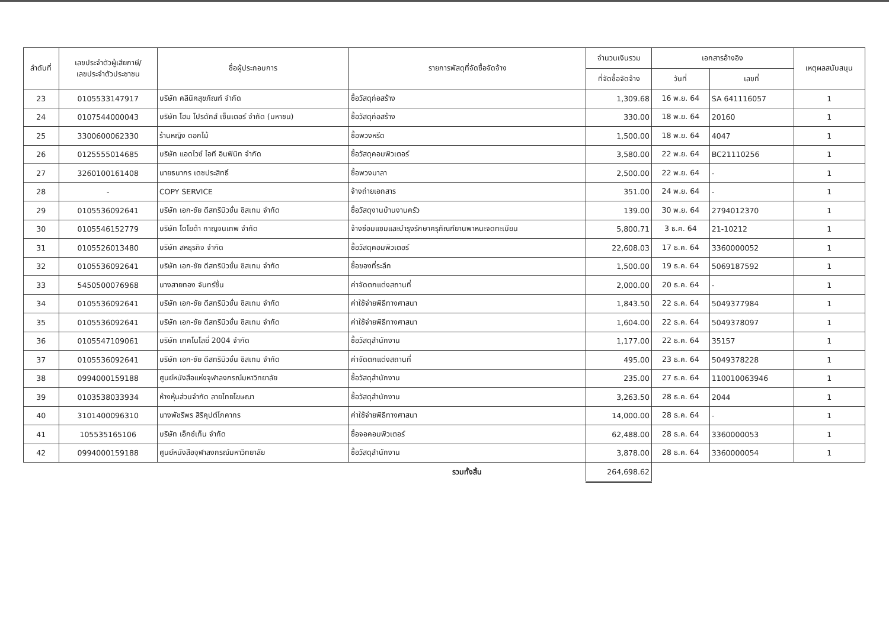| ลำดับที่ | เลขประจำตัวผู้เสียภาษี/ เลขประจำตัวประชาชน | ชื่อผู้ประกอบการ | รายการพัสดุที่จัดซื้อจัดจ้าง | จำนวนเงินรวม | เอกสารอ้างอิง | | เหตุผลสนับสนุน |
| --- | --- | --- | --- | --- | --- | --- | --- |
| | | | | ที่จัดซื้อจัดจ้าง | วันที่ | เลขที่ | |
| 23 | 0105533147917 | บริษัท คลีนิคสุขภัณฑ์ จำกัด | ซื้อวัสดุก่อสร้าง | 1,309.68 | 16 พ.ย. 64 | SA 641116057 | 1 |
| 24 | 0107544000043 | บริษัท โฮม โปรดักส์ เซ็นเตอร์ จำกัด (มหาชน) | ซื้อวัสดุก่อสร้าง | 330.00 | 18 พ.ย. 64 | 20160 | 1 |
| 25 | 3300600062330 | ร้านหญิง ดอกไม้ | ซื้อพวงหรีด | 1,500.00 | 18 พ.ย. 64 | 4047 | 1 |
| 26 | 0125555014685 | บริษัท แอดไวซ์ ไอที อินฟินิท จำกัด | ซื้อวัสดุคอมพิวเตอร์ | 3,580.00 | 22 พ.ย. 64 | BC21110256 | 1 |
| 27 | 3260100161408 | นายธนากร เดชประสิทธิ์ | ซื้อพวงมาลา | 2,500.00 | 22 พ.ย. 64 | - | 1 |
| 28 | - | COPY SERVICE | จ้างถ่ายเอกสาร | 351.00 | 24 พ.ย. 64 | - | 1 |
| 29 | 0105536092641 | บริษัท เอก-ชัย ดีสทริบิวชั่น ซิสเทม จำกัด | ซื้อวัสดุงานบ้านงานครัว | 139.00 | 30 พ.ย. 64 | 2794012370 | 1 |
| 30 | 0105546152779 | บริษัท โตโยต้า กาญจนเทพ จำกัด | จ้างซ่อมแซมและบำรุงรักษาครุภัณฑ์ยานพาหนะจดทะเบียน | 5,800.71 | 3 ธ.ค. 64 | 21-10212 | 1 |
| 31 | 0105526013480 | บริษัท สหธุรกิจ จำกัด | ซื้อวัสดุคอมพิวเตอร์ | 22,608.03 | 17 ธ.ค. 64 | 3360000052 | 1 |
| 32 | 0105536092641 | บริษัท เอก-ชัย ดีสทริบิวชั่น ซิสเทม จำกัด | ซื้อของที่ระลึก | 1,500.00 | 19 ธ.ค. 64 | 5069187592 | 1 |
| 33 | 5450500076968 | นางสายทอง จันทร์ชื่น | ค่าจัดตกแต่งสถานที่ | 2,000.00 | 20 ธ.ค. 64 | - | 1 |
| 34 | 0105536092641 | บริษัท เอก-ชัย ดีสทริบิวชั่น ซิสเทม จำกัด | ค่าใช้จ่ายพิธีทางศาสนา | 1,843.50 | 22 ธ.ค. 64 | 5049377984 | 1 |
| 35 | 0105536092641 | บริษัท เอก-ชัย ดีสทริบิวชั่น ซิสเทม จำกัด | ค่าใช้จ่ายพิธีทางศาสนา | 1,604.00 | 22 ธ.ค. 64 | 5049378097 | 1 |
| 36 | 0105547109061 | บริษัท เทคโนโลยี่ 2004 จำกัด | ซื้อวัสดุสำนักงาน | 1,177.00 | 22 ธ.ค. 64 | 35157 | 1 |
| 37 | 0105536092641 | บริษัท เอก-ชัย ดีสทริบิวชั่น ซิสเทม จำกัด | ค่าจัดตกแต่งสถานที่ | 495.00 | 23 ธ.ค. 64 | 5049378228 | 1 |
| 38 | 0994000159188 | ศูนย์หนังสือแห่งจุฬาลงกรณ์มหาวิทยาลัย | ซื้อวัสดุสำนักงาน | 235.00 | 27 ธ.ค. 64 | 110010063946 | 1 |
| 39 | 0103538033934 | ห้างหุ้นส่วนจำกัด ลายไทยโฆษณา | ซื้อวัสดุสำนักงาน | 3,263.50 | 28 ธ.ค. 64 | 2044 | 1 |
| 40 | 3101400096310 | นางพัชรีพร สิริคุปต์โภคากร | ค่าใช้จ่ายพิธีทางศาสนา | 14,000.00 | 28 ธ.ค. 64 | - | 1 |
| 41 | 105535165106 | บริษัท เอ็กซ์เท็น จำกัด | ซื้อจอคอมพิวเตอร์ | 62,488.00 | 28 ธ.ค. 64 | 3360000053 | 1 |
| 42 | 0994000159188 | ศูนย์หนังสือจุฬาลงกรณ์มหาวิทยาลัย | ซื้อวัสดุสำนักงาน | 3,878.00 | 28 ธ.ค. 64 | 3360000054 | 1 |
| | | | รวมทั้งสิ้น | 264,698.62 | | | |